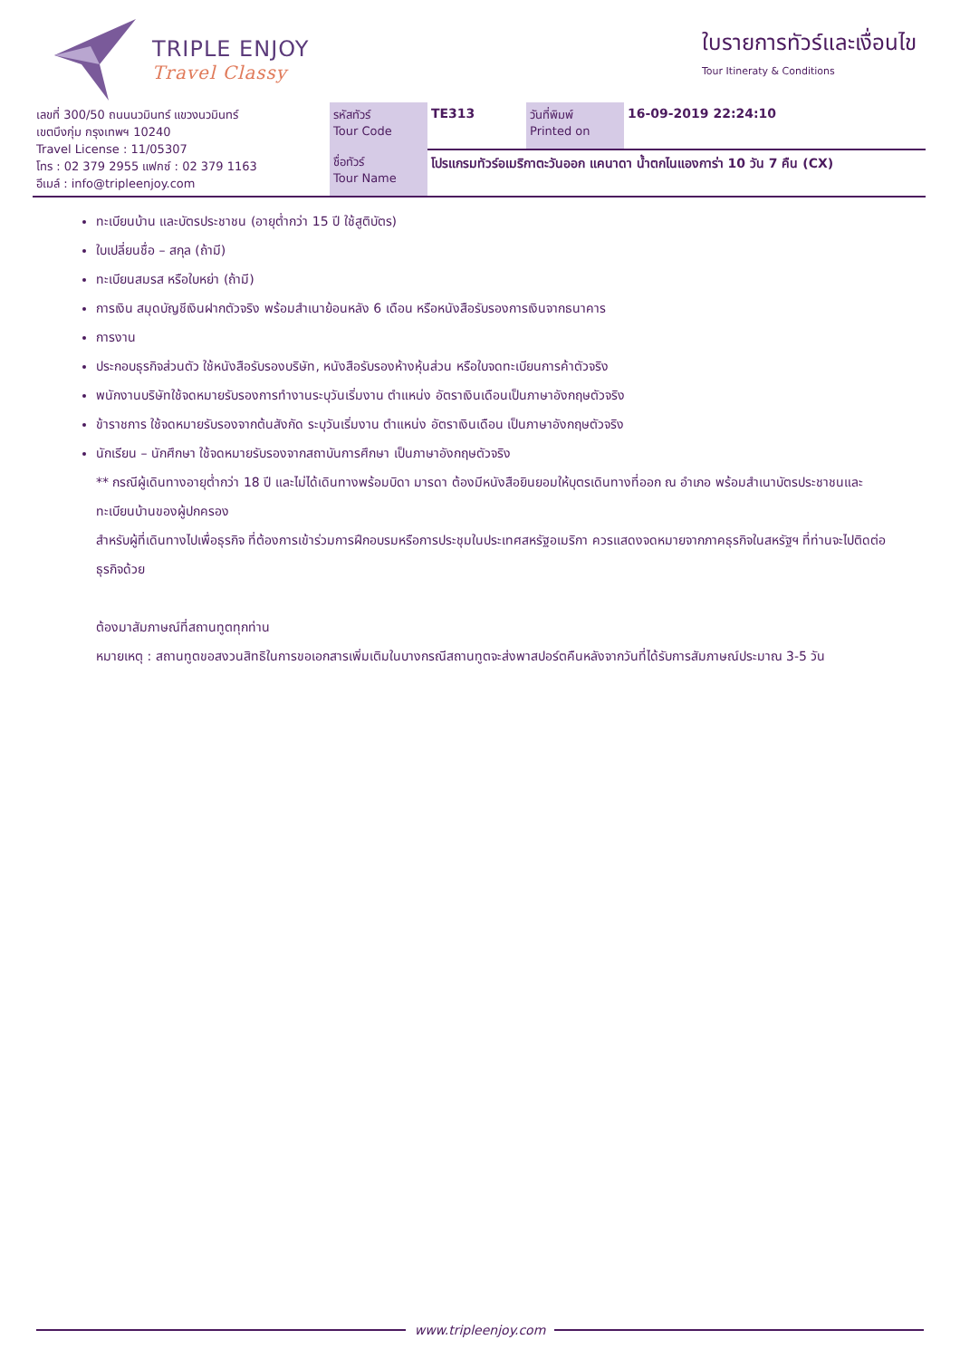TRIPLE ENJOY
Travel Classy
ใบรายการทัวร์และเงื่อนไข
Tour Itineraty & Conditions
| เลขที่ 300/50 ถนนนวมินทร์ แขวงนวมินทร์ เขตบึงกุ่ม กรุงเทพฯ 10240 Travel License : 11/05307 โทร : 02 379 2955 แฟกซ์ : 02 379 1163 อีเมล์ : info@tripleenjoy.com | รหัสทัวร์ Tour Code | TE313 | วันที่พิมพ์ Printed on | 16-09-2019 22:24:10 |
| | ชื่อทัวร์ Tour Name | โปรแกรมทัวร์อเมริกาตะวันออก แคนาดา น้ำตกไนแองการ่า 10 วัน 7 คืน (CX) | | |
ทะเบียนบ้าน และบัตรประชาชน (อายุต่ำกว่า 15 ปี ใช้สูติบัตร)
ใบเปลี่ยนชื่อ – สกุล (ถ้ามี)
ทะเบียนสมรส หรือใบหย่า (ถ้ามี)
การเงิน สมุดบัญชีเงินฝากตัวจริง พร้อมสำเนาย้อนหลัง 6 เดือน หรือหนังสือรับรองการเงินจากธนาคาร
การงาน
ประกอบธุรกิจส่วนตัว ใช้หนังสือรับรองบริษัท, หนังสือรับรองห้างหุ้นส่วน หรือใบจดทะเบียนการค้าตัวจริง
พนักงานบริษัทใช้จดหมายรับรองการทำงานระบุวันเริ่มงาน ตำแหน่ง อัตราเงินเดือนเป็นภาษาอังกฤษตัวจริง
ข้าราชการ ใช้จดหมายรับรองจากต้นสังกัด ระบุวันเริ่มงาน ตำแหน่ง อัตราเงินเดือน เป็นภาษาอังกฤษตัวจริง
นักเรียน – นักศึกษา ใช้จดหมายรับรองจากสถาบันการศึกษา เป็นภาษาอังกฤษตัวจริง
** กรณีผู้เดินทางอายุต่ำกว่า 18 ปี และไม่ได้เดินทางพร้อมบิดา มารดา ต้องมีหนังสือยินยอมให้บุตรเดินทางที่ออก ณ อำเภอ พร้อมสำเนาบัตรประชาชนและทะเบียนบ้านของผู้ปกครอง
สำหรับผู้ที่เดินทางไปเพื่อธุรกิจ ที่ต้องการเข้าร่วมการฝึกอบรมหรือการประชุมในประเทศสหรัฐอเมริกา ควรแสดงจดหมายจากภาคธุรกิจในสหรัฐฯ ที่ท่านจะไปติดต่อธุรกิจด้วย
ต้องมาสัมภาษณ์ที่สถานทูตทุกท่าน
หมายเหตุ : สถานทูตขอสงวนสิทธิในการขอเอกสารเพิ่มเติมในบางกรณีสถานทูตจะส่งพาสปอร์ตคืนหลังจากวันที่ได้รับการสัมภาษณ์ประมาณ 3-5 วัน
www.tripleenjoy.com